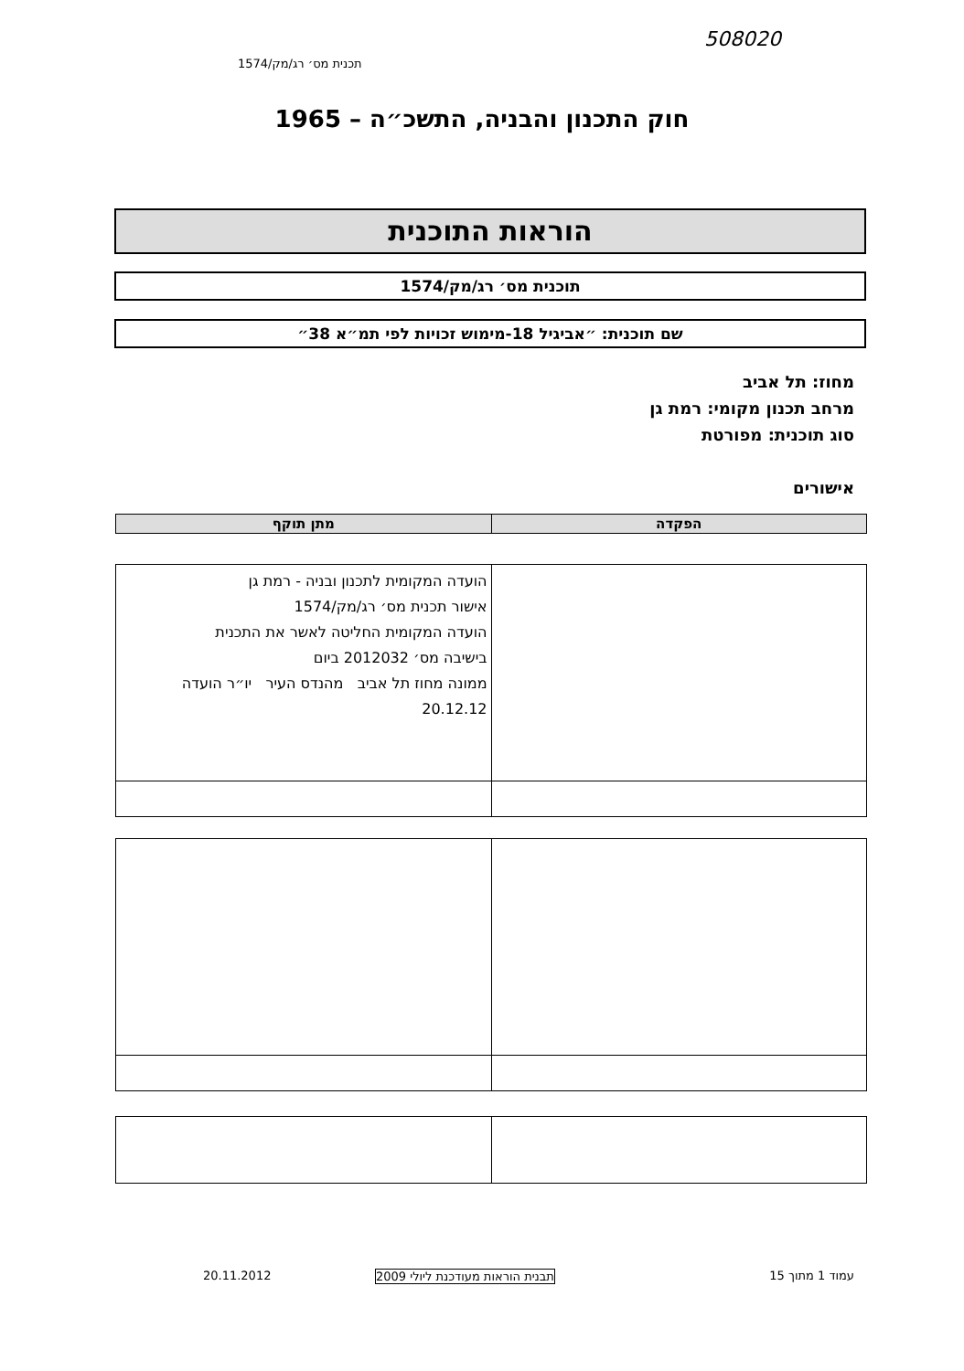508020
תכנית מס׳ רג/מק/1574
חוק התכנון והבניה, התשכ״ה – 1965
הוראות התוכנית
תוכנית מס׳ רג/מק/1574
שם תוכנית: ״אביגיל 18-מימוש זכויות לפי תמ״א 38״
מחוז: תל אביב
מרחב תכנון מקומי: רמת גן
סוג תוכנית: מפורטת
אישורים
| הפקדה | מתן תוקף |
| --- | --- |
| | הועדה המקומית לתכנון ובניה - רמת גן אישור תכנית מס׳ רג/מק/1574 הועדה המקומית החליטה לאשר את התכנית בישיבה מס׳ 2012032 ביום ממונה מחוז תל אביב מהנדס העיר יו״ר הועדה 20.12.12 |
עמוד 1 מתוך 15
תבנית הוראות מעודכנת ליולי 2009
20.11.2012